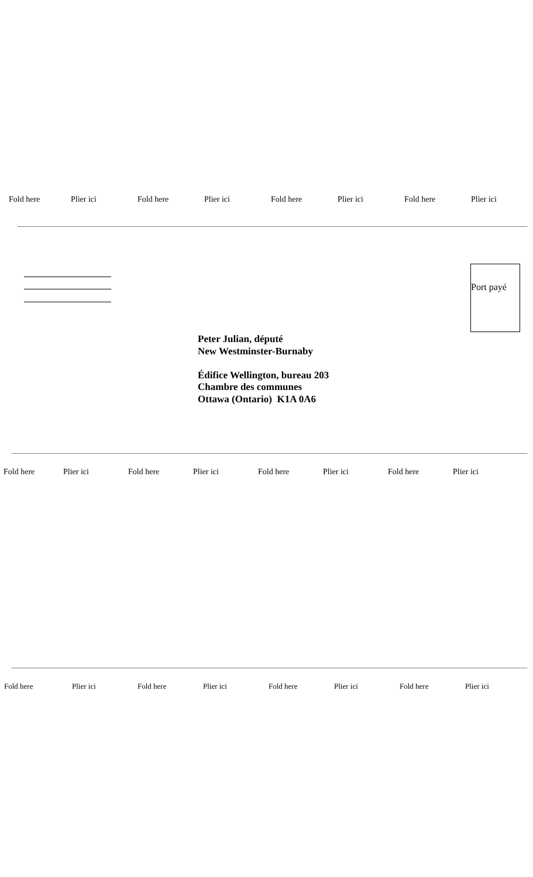Fold here Plier ici Fold here Plier ici Fold here Plier ici Fold here Plier ici
Port payé
Peter Julian, député
New Westminster-Burnaby
Édifice Wellington, bureau 203
Chambre des communes
Ottawa (Ontario) K1A 0A6
Fold here Plier ici Fold here Plier ici Fold here Plier ici Fold here Plier ici
Fold here Plier ici Fold here Plier ici Fold here Plier ici Fold here Plier ici